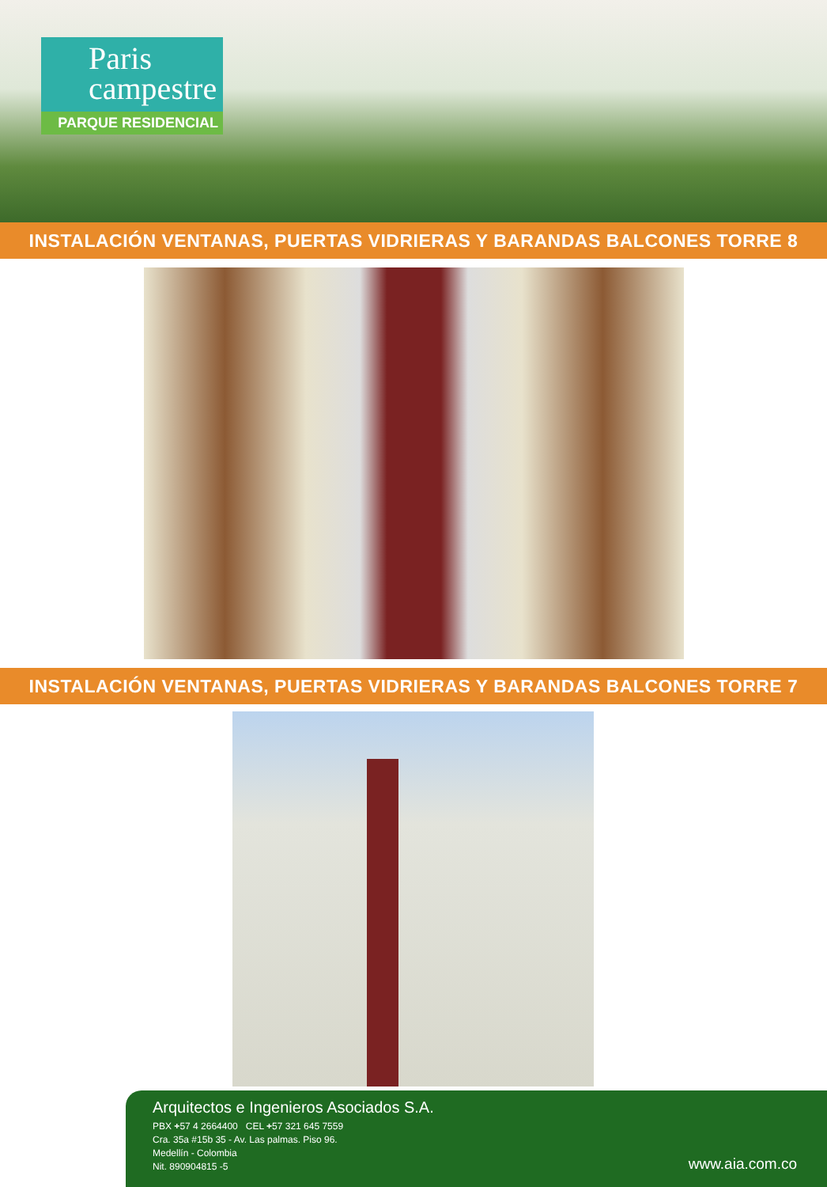Paris
campestre
PARQUE RESIDENCIAL
INSTALACIÓN VENTANAS, PUERTAS VIDRIERAS Y BARANDAS BALCONES TORRE 8
INSTALACIÓN VENTANAS, PUERTAS VIDRIERAS Y BARANDAS BALCONES TORRE 7
Arquitectos e Ingenieros Asociados S.A.
PBX +57 4 2664400 CEL +57 321 645 7559
Cra. 35a #15b 35 - Av. Las palmas. Piso 96.
Medellín - Colombia
Nit. 890904815 -5
www.aia.com.co